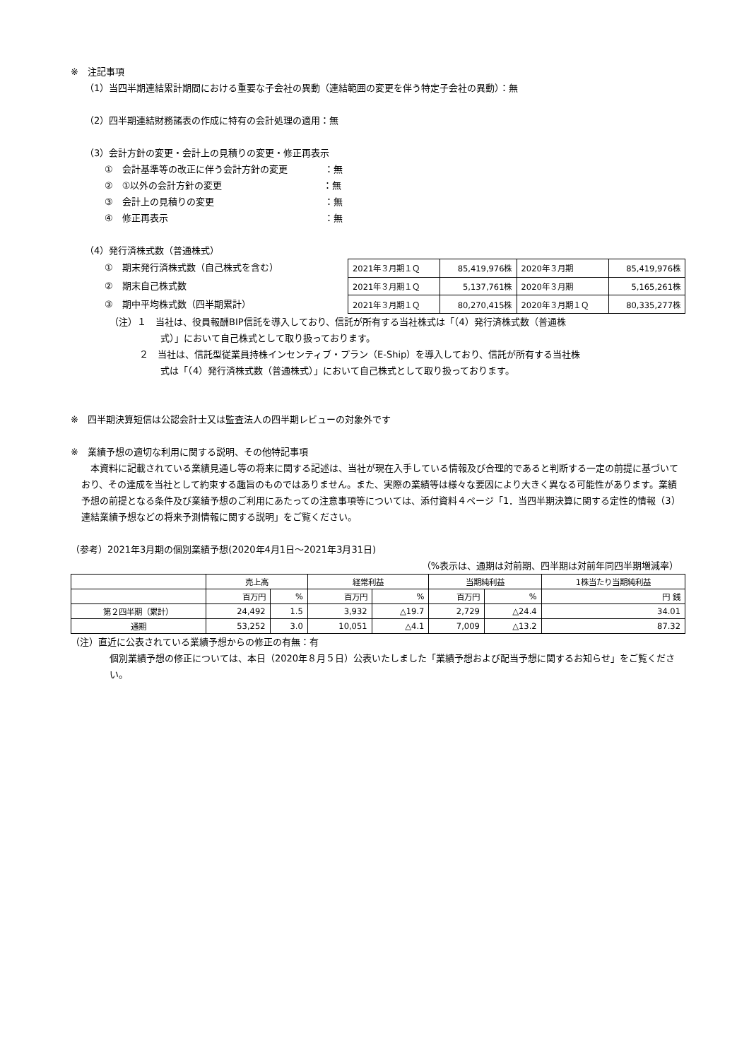※　注記事項
（1）当四半期連結累計期間における重要な子会社の異動（連結範囲の変更を伴う特定子会社の異動）：無
（2）四半期連結財務諸表の作成に特有の会計処理の適用：無
（3）会計方針の変更・会計上の見積りの変更・修正再表示
①　会計基準等の改正に伴う会計方針の変更　　　　：無
②　①以外の会計方針の変更　　　　　　　　　　　：無
③　会計上の見積りの変更　　　　　　　　　　　　：無
④　修正再表示　　　　　　　　　　　　　　　　　：無
（4）発行済株式数（普通株式）
①　期末発行済株式数（自己株式を含む）
②　期末自己株式数
③　期中平均株式数（四半期累計）
| 2021年３月期１Ｑ | 85,419,976株 | 2020年３月期 | 85,419,976株 |
| 2021年３月期１Ｑ | 5,137,761株 | 2020年３月期 | 5,165,261株 |
| 2021年３月期１Ｑ | 80,270,415株 | 2020年３月期１Ｑ | 80,335,277株 |
（注）１　当社は、役員報酬BIP信託を導入しており、信託が所有する当社株式は「（4）発行済株式数（普通株
式）」において自己株式として取り扱っております。
２　当社は、信託型従業員持株インセンティブ・プラン（E-Ship）を導入しており、信託が所有する当社株
式は「（4）発行済株式数（普通株式）」において自己株式として取り扱っております。
※　四半期決算短信は公認会計士又は監査法人の四半期レビューの対象外です
※　業績予想の適切な利用に関する説明、その他特記事項
　本資料に記載されている業績見通し等の将来に関する記述は、当社が現在入手している情報及び合理的であると判断する一定の前提に基づいており、その達成を当社として約束する趣旨のものではありません。また、実際の業績等は様々な要因により大きく異なる可能性があります。業績予想の前提となる条件及び業績予想のご利用にあたっての注意事項等については、添付資料４ページ「1．当四半期決算に関する定性的情報（3）連結業績予想などの将来予測情報に関する説明」をご覧ください。
（参考）2021年3月期の個別業績予想(2020年4月1日～2021年3月31日)
（%表示は、通期は対前期、四半期は対前年同四半期増減率）
| | 売上高 | | 経常利益 | | 当期純利益 | | 1株当たり当期純利益 |
| --- | --- | --- | --- | --- | --- | --- | --- |
| | 百万円 | % | 百万円 | % | 百万円 | % | 円 銭 |
| 第２四半期（累計） | 24,492 | 1.5 | 3,932 | △19.7 | 2,729 | △24.4 | 34.01 |
| 通期 | 53,252 | 3.0 | 10,051 | △4.1 | 7,009 | △13.2 | 87.32 |
（注）直近に公表されている業績予想からの修正の有無：有
個別業績予想の修正については、本日（2020年８月５日）公表いたしました「業績予想および配当予想に関するお知らせ」をご覧ください。